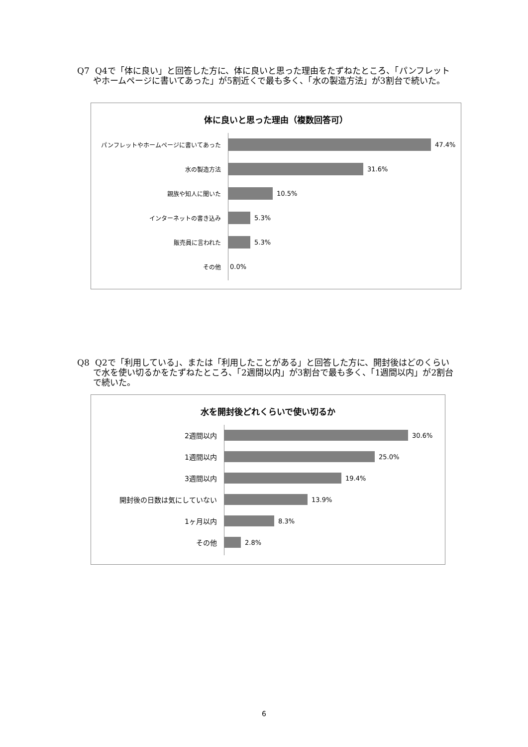Q7
Q4で「体に良い」と回答した方に、体に良いと思った理由をたずねたところ、「パンフレットやホームページに書いてあった」が5割近くで最も多く、「水の製造方法」が3割台で続いた。
体に良いと思った理由（複数回答可）
パンフレットやホームページに書いてあった 47.4%
水の製造方法 31.6%
親族や知人に聞いた 10.5%
インターネットの書き込み 5.3%
販売員に言われた 5.3%
その他 0.0%
Q8
Q2で「利用している」、または「利用したことがある」と回答した方に、開封後はどのくらいで水を使い切るかをたずねたところ、「2週間以内」が3割台で最も多く、「1週間以内」が2割台で続いた。
水を開封後どれくらいで使い切るか
2週間以内 30.6%
1週間以内 25.0%
3週間以内 19.4%
開封後の日数は気にしていない 13.9%
1ヶ月以内 8.3%
その他 2.8%
6